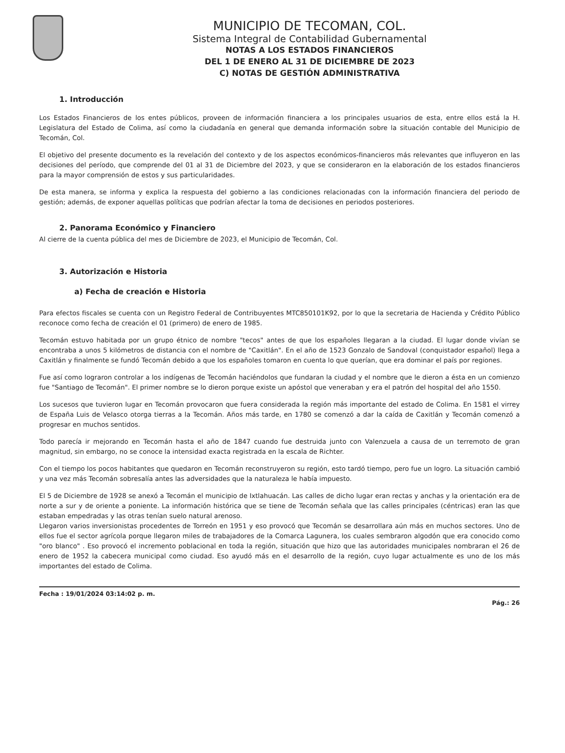MUNICIPIO DE TECOMAN, COL.
Sistema Integral de Contabilidad Gubernamental
NOTAS A LOS ESTADOS FINANCIEROS
DEL 1 DE ENERO AL 31 DE DICIEMBRE DE 2023
C) NOTAS DE GESTIÓN ADMINISTRATIVA
1. Introducción
Los Estados Financieros de los entes públicos, proveen de información financiera a los principales usuarios de esta, entre ellos está la H. Legislatura del Estado de Colima, así como la ciudadanía en general que demanda información sobre la situación contable del Municipio de Tecomán, Col.
El objetivo del presente documento es la revelación del contexto y de los aspectos económicos-financieros más relevantes que influyeron en las decisiones del período, que comprende del 01 al 31 de Diciembre del 2023, y que se consideraron en la elaboración de los estados financieros para la mayor comprensión de estos y sus particularidades.
De esta manera, se informa y explica la respuesta del gobierno a las condiciones relacionadas con la información financiera del periodo de gestión; además, de exponer aquellas políticas que podrían afectar la toma de decisiones en periodos posteriores.
2. Panorama Económico y Financiero
Al cierre de la cuenta pública del mes de Diciembre de 2023, el Municipio de Tecomán, Col.
3. Autorización e Historia
a) Fecha de creación e Historia
Para efectos fiscales se cuenta con un Registro Federal de Contribuyentes MTC850101K92, por lo que la secretaria de Hacienda y Crédito Público reconoce como fecha de creación el 01 (primero) de enero de 1985.
Tecomán estuvo habitada por un grupo étnico de nombre "tecos" antes de que los españoles llegaran a la ciudad. El lugar donde vivían se encontraba a unos 5 kilómetros de distancia con el nombre de "Caxitlán". En el año de 1523 Gonzalo de Sandoval (conquistador español) llega a Caxitlán y finalmente se fundó Tecomán debido a que los españoles tomaron en cuenta lo que querían, que era dominar el país por regiones.
Fue así como lograron controlar a los indígenas de Tecomán haciéndolos que fundaran la ciudad y el nombre que le dieron a ésta en un comienzo fue "Santiago de Tecomán". El primer nombre se lo dieron porque existe un apóstol que veneraban y era el patrón del hospital del año 1550.
Los sucesos que tuvieron lugar en Tecomán provocaron que fuera considerada la región más importante del estado de Colima. En 1581 el virrey de España Luis de Velasco otorga tierras a la Tecomán. Años más tarde, en 1780 se comenzó a dar la caída de Caxitlán y Tecomán comenzó a progresar en muchos sentidos.
Todo parecía ir mejorando en Tecomán hasta el año de 1847 cuando fue destruida junto con Valenzuela a causa de un terremoto de gran magnitud, sin embargo, no se conoce la intensidad exacta registrada en la escala de Richter.
Con el tiempo los pocos habitantes que quedaron en Tecomán reconstruyeron su región, esto tardó tiempo, pero fue un logro. La situación cambió y una vez más Tecomán sobresalía antes las adversidades que la naturaleza le había impuesto.
El 5 de Diciembre de 1928 se anexó a Tecomán el municipio de Ixtlahuacán. Las calles de dicho lugar eran rectas y anchas y la orientación era de norte a sur y de oriente a poniente. La información histórica que se tiene de Tecomán señala que las calles principales (céntricas) eran las que estaban empedradas y las otras tenían suelo natural arenoso.
Llegaron varios inversionistas procedentes de Torreón en 1951 y eso provocó que Tecomán se desarrollara aún más en muchos sectores. Uno de ellos fue el sector agrícola porque llegaron miles de trabajadores de la Comarca Lagunera, los cuales sembraron algodón que era conocido como "oro blanco" . Eso provocó el incremento poblacional en toda la región, situación que hizo que las autoridades municipales nombraran el 26 de enero de 1952 la cabecera municipal como ciudad. Eso ayudó más en el desarrollo de la región, cuyo lugar actualmente es uno de los más importantes del estado de Colima.
Fecha : 19/01/2024 03:14:02 p. m. Pág.: 26